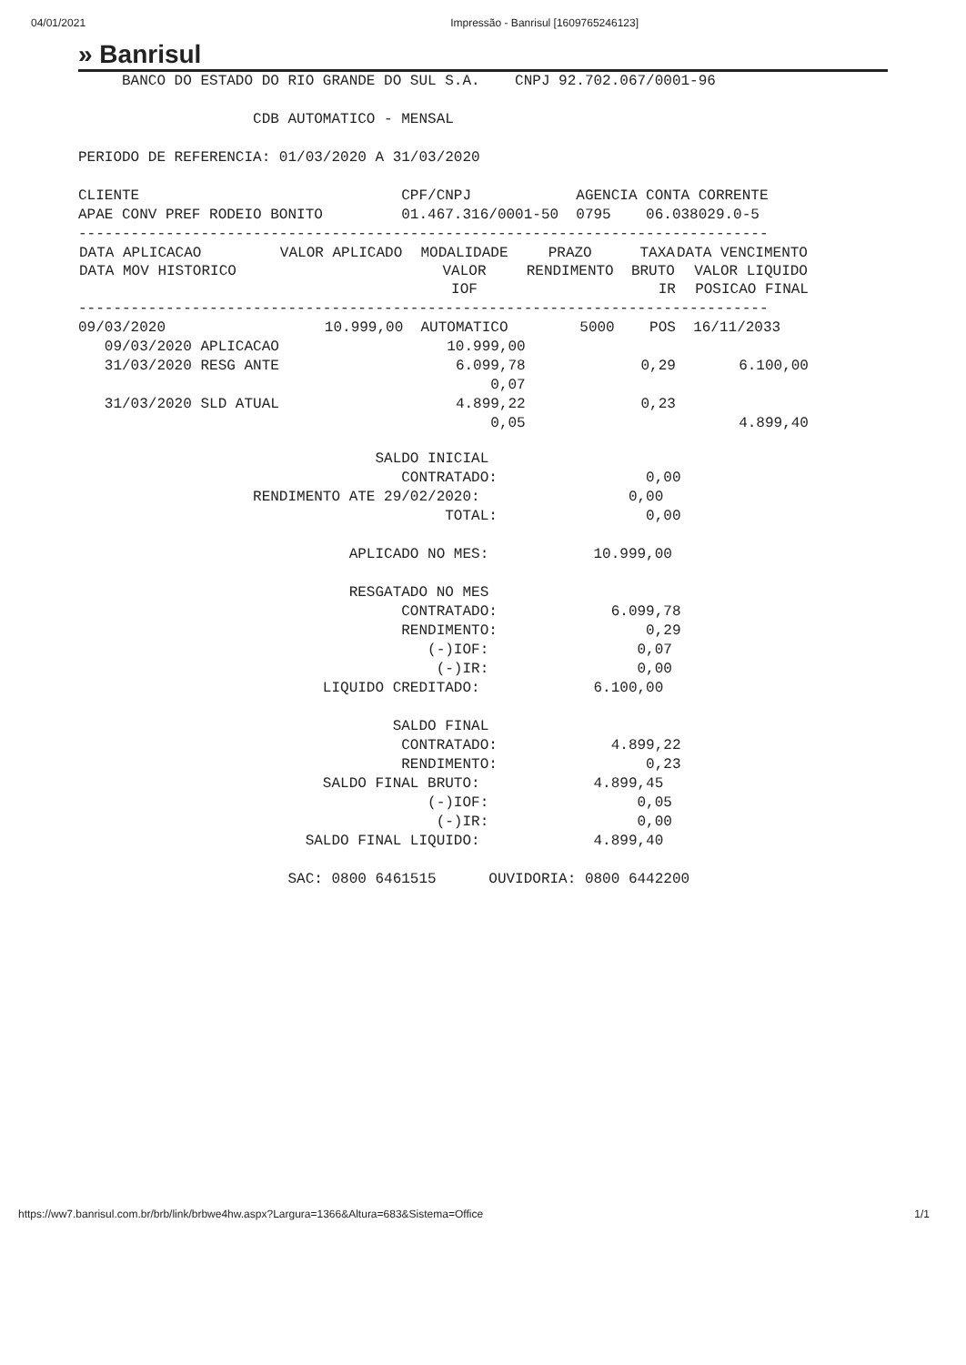04/01/2021 Impressão - Banrisul [1609765246123]
» Banrisul
     BANCO DO ESTADO DO RIO GRANDE DO SUL S.A.    CNPJ 92.702.067/0001-96

                    CDB AUTOMATICO - MENSAL

PERIODO DE REFERENCIA: 01/03/2020 A 31/03/2020

CLIENTE                              CPF/CNPJ            AGENCIA CONTA CORRENTE
APAE CONV PREF RODEIO BONITO         01.467.316/0001-50  0795    06.038029.0-5
-------------------------------------------------------------------------------
| DATA APLICACAO | VALOR APLICADO | MODALIDADE | PRAZO | TAXA | DATA VENCIMENTO |
| --- | --- | --- | --- | --- | --- |
| DATA MOV HISTORICO | | VALOR | RENDIMENTO | BRUTO | VALOR LIQUIDO |
| | | IOF | | IR | POSICAO FINAL |
| ------------------------------------------------------------------------------- | | | | | |
| 09/03/2020 | 10.999,00 | AUTOMATICO | 5000 | POS | 16/11/2033 |
| 09/03/2020 APLICACAO | | 10.999,00 | | | |
| 31/03/2020 RESG ANTE | | 6.099,78 | | 0,29 | 6.100,00 |
| | | 0,07 | | | |
| 31/03/2020 SLD ATUAL | | 4.899,22 | | 0,23 | |
| | | 0,05 | | | 4.899,40 |
                                  SALDO INICIAL
                                     CONTRATADO:                 0,00
                    RENDIMENTO ATE 29/02/2020:                 0,00
                                          TOTAL:                 0,00

                               APLICADO NO MES:            10.999,00

                               RESGATADO NO MES
                                     CONTRATADO:             6.099,78
                                     RENDIMENTO:                 0,29
                                        (-)IOF:                 0,07
                                         (-)IR:                 0,00
                            LIQUIDO CREDITADO:             6.100,00

                                    SALDO FINAL
                                     CONTRATADO:             4.899,22
                                     RENDIMENTO:                 0,23
                            SALDO FINAL BRUTO:             4.899,45
                                        (-)IOF:                 0,05
                                         (-)IR:                 0,00
                          SALDO FINAL LIQUIDO:             4.899,40

                        SAC: 0800 6461515      OUVIDORIA: 0800 6442200
https://ww7.banrisul.com.br/brb/link/brbwe4hw.aspx?Largura=1366&Altura=683&Sistema=Office 1/1